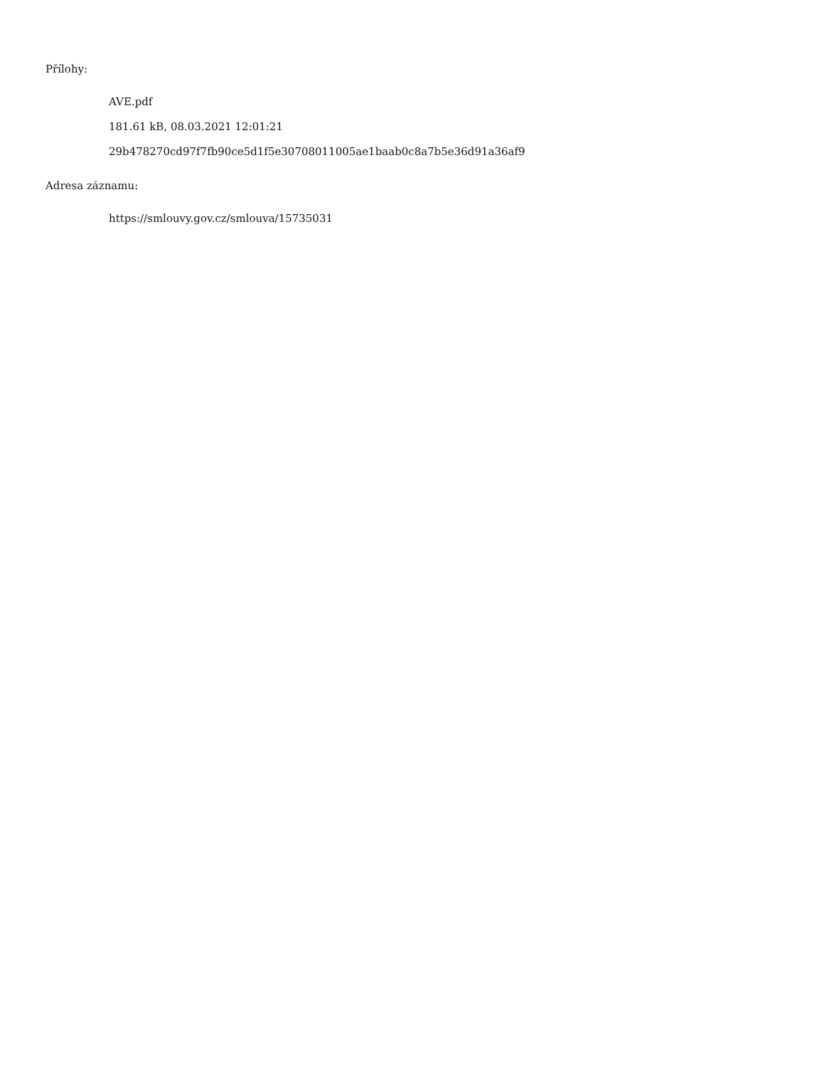Přílohy:
AVE.pdf
181.61 kB, 08.03.2021 12:01:21
29b478270cd97f7fb90ce5d1f5e30708011005ae1baab0c8a7b5e36d91a36af9
Adresa záznamu:
https://smlouvy.gov.cz/smlouva/15735031